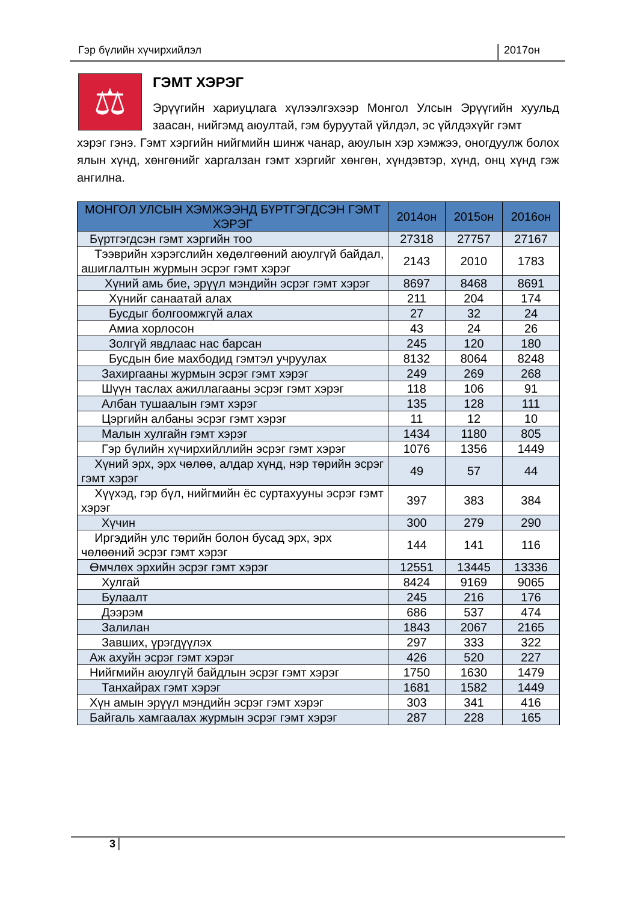Гэр бүлийн хүчирхийлэл 2017он
⚖
ГЭМТ ХЭРЭГ
Эрүүгийн хариуцлага хүлээлгэхээр Монгол Улсын Эрүүгийн хуульд заасан, нийгэмд аюултай, гэм буруутай үйлдэл, эс үйлдэхүйг гэмт
хэрэг гэнэ. Гэмт хэргийн нийгмийн шинж чанар, аюулын хэр хэмжээ, оногдуулж болох ялын хүнд, хөнгөнийг харгалзан гэмт хэргийг хөнгөн, хүндэвтэр, хүнд, онц хүнд гэж ангилна.
| МОНГОЛ УЛСЫН ХЭМЖЭЭНД БҮРТГЭГДСЭН ГЭМТ ХЭРЭГ | 2014он | 2015он | 2016он |
| --- | --- | --- | --- |
| Бүртгэгдсэн гэмт хэргийн тоо | 27318 | 27757 | 27167 |
| Тээврийн хэрэгслийн хөдөлгөөний аюулгүй байдал, ашиглалтын журмын эсрэг гэмт хэрэг | 2143 | 2010 | 1783 |
| Хүний амь бие, эрүүл мэндийн эсрэг гэмт хэрэг | 8697 | 8468 | 8691 |
| Хүнийг санаатай алах | 211 | 204 | 174 |
| Бусдыг болгоомжгүй алах | 27 | 32 | 24 |
| Амиа хорлосон | 43 | 24 | 26 |
| Золгүй явдлаас нас барсан | 245 | 120 | 180 |
| Бусдын бие махбодид гэмтэл учруулах | 8132 | 8064 | 8248 |
| Захиргааны журмын эсрэг гэмт хэрэг | 249 | 269 | 268 |
| Шүүн таслах ажиллагааны эсрэг гэмт хэрэг | 118 | 106 | 91 |
| Албан тушаалын гэмт хэрэг | 135 | 128 | 111 |
| Цэргийн албаны эсрэг гэмт хэрэг | 11 | 12 | 10 |
| Малын хулгайн гэмт хэрэг | 1434 | 1180 | 805 |
| Гэр бүлийн хүчирхийллийн эсрэг гэмт хэрэг | 1076 | 1356 | 1449 |
| Хүний эрх, эрх чөлөө, алдар хүнд, нэр төрийн эсрэг гэмт хэрэг | 49 | 57 | 44 |
| Хүүхэд, гэр бүл, нийгмийн ёс суртахууны эсрэг гэмт хэрэг | 397 | 383 | 384 |
| Хүчин | 300 | 279 | 290 |
| Иргэдийн улс төрийн болон бусад эрх, эрх чөлөөний эсрэг гэмт хэрэг | 144 | 141 | 116 |
| Өмчлөх эрхийн эсрэг гэмт хэрэг | 12551 | 13445 | 13336 |
| Хулгай | 8424 | 9169 | 9065 |
| Булаалт | 245 | 216 | 176 |
| Дээрэм | 686 | 537 | 474 |
| Залилан | 1843 | 2067 | 2165 |
| Завших, үрэгдүүлэх | 297 | 333 | 322 |
| Аж ахуйн эсрэг гэмт хэрэг | 426 | 520 | 227 |
| Нийгмийн аюулгүй байдлын эсрэг гэмт хэрэг | 1750 | 1630 | 1479 |
| Танхайрах гэмт хэрэг | 1681 | 1582 | 1449 |
| Хүн амын эрүүл мэндийн эсрэг гэмт хэрэг | 303 | 341 | 416 |
| Байгаль хамгаалах журмын эсрэг гэмт хэрэг | 287 | 228 | 165 |
3